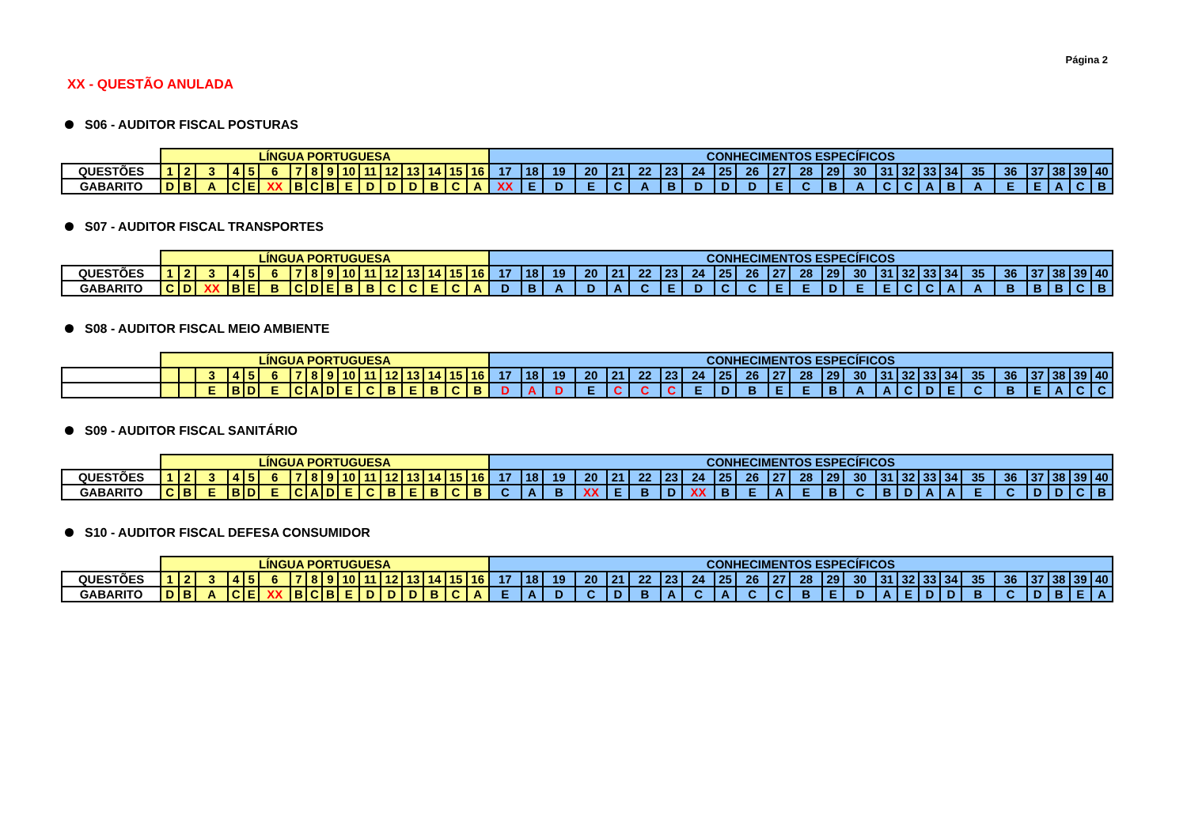Página 2
XX - QUESTÃO ANULADA
S06 - AUDITOR FISCAL POSTURAS
| | LÍNGUA PORTUGUESA | | | | | | | | | | | | | | | | CONHECIMENTOS ESPECÍFICOS | | | | | | | | | | | | | | | | | | | | | | | |
| QUESTÕES | 1 | 2 | 3 | 4 | 5 | 6 | 7 | 8 | 9 | 10 | 11 | 12 | 13 | 14 | 15 | 16 | 17 | 18 | 19 | 20 | 21 | 22 | 23 | 24 | 25 | 26 | 27 | 28 | 29 | 30 | 31 | 32 | 33 | 34 | 35 | 36 | 37 | 38 | 39 | 40 |
| GABARITO | D | B | A | C | E | XX | B | C | B | E | D | D | D | B | C | A | XX | E | D | E | C | A | B | D | D | D | E | C | B | A | C | C | A | B | A | E | E | A | C | B |
S07 - AUDITOR FISCAL TRANSPORTES
| | LÍNGUA PORTUGUESA | | | | | | | | | | | | | | | | CONHECIMENTOS ESPECÍFICOS | | | | | | | | | | | | | | | | | | | | | | | |
| QUESTÕES | 1 | 2 | 3 | 4 | 5 | 6 | 7 | 8 | 9 | 10 | 11 | 12 | 13 | 14 | 15 | 16 | 17 | 18 | 19 | 20 | 21 | 22 | 23 | 24 | 25 | 26 | 27 | 28 | 29 | 30 | 31 | 32 | 33 | 34 | 35 | 36 | 37 | 38 | 39 | 40 |
| GABARITO | C | D | XX | B | E | B | C | D | E | B | B | C | C | E | C | A | D | B | A | D | A | C | E | D | C | C | E | E | D | E | E | C | C | A | A | B | B | B | C | B |
S08 - AUDITOR FISCAL MEIO AMBIENTE
| | LÍNGUA PORTUGUESA | | | | | | | | | | | | | | | | CONHECIMENTOS ESPECÍFICOS | | | | | | | | | | | | | | | | | | | | | | | |
| | | | 3 | 4 | 5 | 6 | 7 | 8 | 9 | 10 | 11 | 12 | 13 | 14 | 15 | 16 | 17 | 18 | 19 | 20 | 21 | 22 | 23 | 24 | 25 | 26 | 27 | 28 | 29 | 30 | 31 | 32 | 33 | 34 | 35 | 36 | 37 | 38 | 39 | 40 |
| | | | E | B | D | E | C | A | D | E | C | B | E | B | C | B | D | A | D | E | C | C | C | E | D | B | E | E | B | A | A | C | D | E | C | B | E | A | C | C |
S09 - AUDITOR FISCAL SANITÁRIO
| | LÍNGUA PORTUGUESA | | | | | | | | | | | | | | | | CONHECIMENTOS ESPECÍFICOS | | | | | | | | | | | | | | | | | | | | | | | |
| QUESTÕES | 1 | 2 | 3 | 4 | 5 | 6 | 7 | 8 | 9 | 10 | 11 | 12 | 13 | 14 | 15 | 16 | 17 | 18 | 19 | 20 | 21 | 22 | 23 | 24 | 25 | 26 | 27 | 28 | 29 | 30 | 31 | 32 | 33 | 34 | 35 | 36 | 37 | 38 | 39 | 40 |
| GABARITO | C | B | E | B | D | E | C | A | D | E | C | B | E | B | C | B | C | A | B | XX | E | B | D | XX | B | E | A | E | B | C | B | D | A | A | E | C | D | D | C | B |
S10 - AUDITOR FISCAL DEFESA CONSUMIDOR
| | LÍNGUA PORTUGUESA | | | | | | | | | | | | | | | | CONHECIMENTOS ESPECÍFICOS | | | | | | | | | | | | | | | | | | | | | | | |
| QUESTÕES | 1 | 2 | 3 | 4 | 5 | 6 | 7 | 8 | 9 | 10 | 11 | 12 | 13 | 14 | 15 | 16 | 17 | 18 | 19 | 20 | 21 | 22 | 23 | 24 | 25 | 26 | 27 | 28 | 29 | 30 | 31 | 32 | 33 | 34 | 35 | 36 | 37 | 38 | 39 | 40 |
| GABARITO | D | B | A | C | E | XX | B | C | B | E | D | D | D | B | C | A | E | A | D | C | D | B | A | C | A | C | C | B | E | D | A | E | D | D | B | C | D | B | E | A |